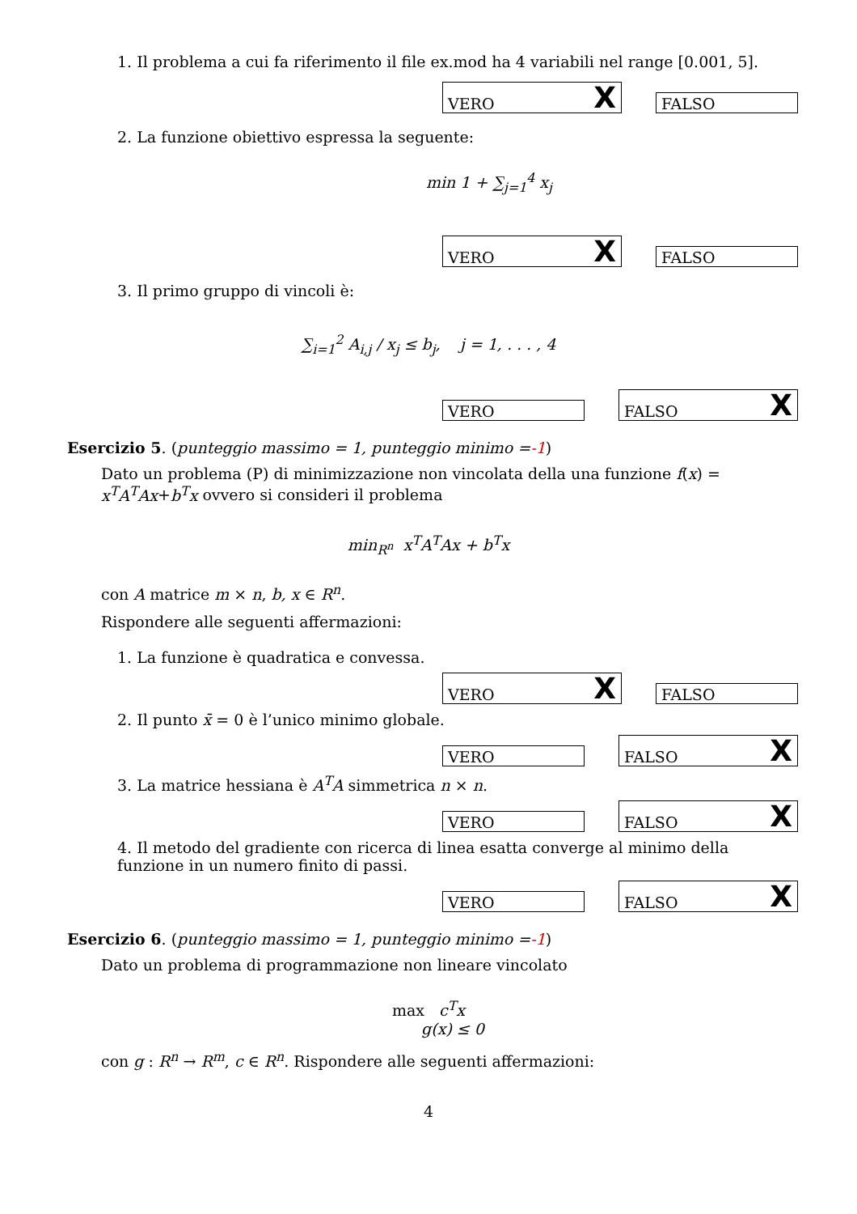1. Il problema a cui fa riferimento il file ex.mod ha 4 variabili nel range [0.001, 5].
VERO X
FALSO
2. La funzione obiettivo espressa la seguente:
min 1 + ∑<sub>j=1</sub><sup>4</sup> x<sub>j</sub>
VERO X
FALSO
3. Il primo gruppo di vincoli è:
∑<sub>i=1</sub><sup>2</sup> A<sub>i,j</sub> / x<sub>j</sub> ≤ b<sub>j</sub>, j = 1, . . . , 4
VERO
FALSO X
Esercizio 5. (punteggio massimo = 1, punteggio minimo =-1)
Dato un problema (P) di minimizzazione non vincolata della una funzione f(x) = x<sup>T</sup>A<sup>T</sup>Ax+b<sup>T</sup>x ovvero si consideri il problema
min<sub>R<sup>n</sup></sub> x<sup>T</sup>A<sup>T</sup>Ax + b<sup>T</sup>x
con A matrice m × n, b, x ∈ R<sup>n</sup>.
Rispondere alle seguenti affermazioni:
1. La funzione è quadratica e convessa.
VERO X
FALSO
2. Il punto x̄ = 0 è l’unico minimo globale.
VERO
FALSO X
3. La matrice hessiana è A<sup>T</sup>A simmetrica n × n.
VERO
FALSO X
4. Il metodo del gradiente con ricerca di linea esatta converge al minimo della funzione in un numero finito di passi.
VERO
FALSO X
Esercizio 6. (punteggio massimo = 1, punteggio minimo =-1)
Dato un problema di programmazione non lineare vincolato
max c<sup>T</sup>x
g(x) ≤ 0
con g : R<sup>n</sup> → R<sup>m</sup>, c ∈ R<sup>n</sup>. Rispondere alle seguenti affermazioni:
4